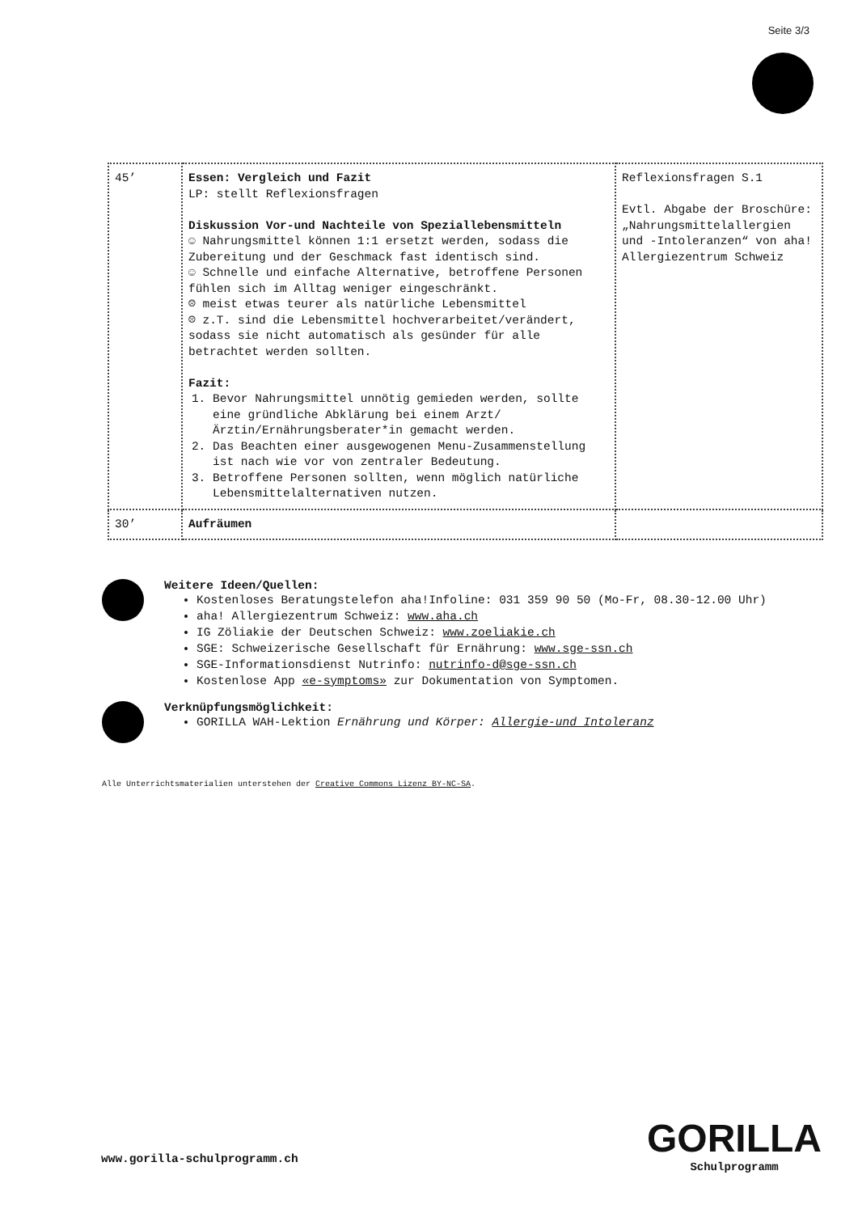Seite 3/3
| 45’ | Essen: Vergleich und Fazit LP: stellt Reflexionsfragen Diskussion Vor-und Nachteile von Speziallebensmitteln ☺ Nahrungsmittel können 1:1 ersetzt werden, sodass die Zubereitung und der Geschmack fast identisch sind. ☺ Schnelle und einfache Alternative, betroffene Personen fühlen sich im Alltag weniger eingeschränkt. ☹ meist etwas teurer als natürliche Lebensmittel ☹ z.T. sind die Lebensmittel hochverarbeitet/verändert, sodass sie nicht automatisch als gesünder für alle betrachtet werden sollten. Fazit: 1. Bevor Nahrungsmittel unnötig gemieden werden, sollte eine gründliche Abklärung bei einem Arzt/Ärztin/Ernährungsberater*in gemacht werden. 2. Das Beachten einer ausgewogenen Menu-Zusammenstellung ist nach wie vor von zentraler Bedeutung. 3. Betroffene Personen sollten, wenn möglich natürliche Lebensmittelalternativen nutzen. | Reflexionsfragen S.1 Evtl. Abgabe der Broschüre: „Nahrungsmittelallergien und -Intoleranzen“ von aha! Allergiezentrum Schweiz |
| 30’ | Aufräumen | |
Weitere Ideen/Quellen:
Kostenloses Beratungstelefon aha!Infoline: 031 359 90 50 (Mo-Fr, 08.30-12.00 Uhr)
aha! Allergiezentrum Schweiz: www.aha.ch
IG Zöliakie der Deutschen Schweiz: www.zoeliakie.ch
SGE: Schweizerische Gesellschaft für Ernährung: www.sge-ssn.ch
SGE-Informationsdienst Nutrinfo: nutrinfo-d@sge-ssn.ch
Kostenlose App «e-symptoms» zur Dokumentation von Symptomen.
Verknüpfungsmöglichkeit:
GORILLA WAH-Lektion Ernährung und Körper: Allergie-und Intoleranz
Alle Unterrichtsmaterialien unterstehen der Creative Commons Lizenz BY-NC-SA.
www.gorilla-schulprogramm.ch
GORILLA
Schulprogramm